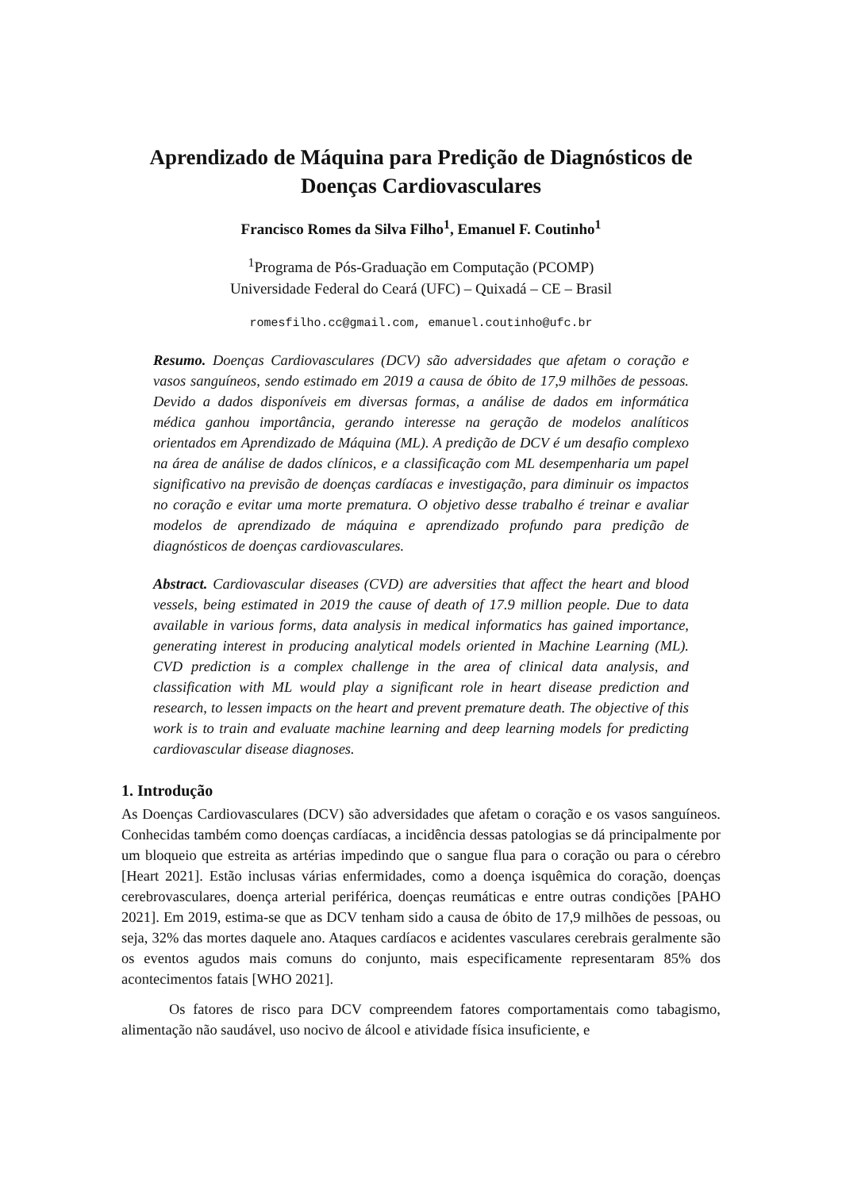Aprendizado de Máquina para Predição de Diagnósticos de Doenças Cardiovasculares
Francisco Romes da Silva Filho<sup>1</sup>, Emanuel F. Coutinho<sup>1</sup>
<sup>1</sup> Programa de Pós-Graduação em Computação (PCOMP)
Universidade Federal do Ceará (UFC) – Quixadá – CE – Brasil
romesfilho.cc@gmail.com, emanuel.coutinho@ufc.br
Resumo. Doenças Cardiovasculares (DCV) são adversidades que afetam o coração e vasos sanguíneos, sendo estimado em 2019 a causa de óbito de 17,9 milhões de pessoas. Devido a dados disponíveis em diversas formas, a análise de dados em informática médica ganhou importância, gerando interesse na geração de modelos analíticos orientados em Aprendizado de Máquina (ML). A predição de DCV é um desafio complexo na área de análise de dados clínicos, e a classificação com ML desempenharia um papel significativo na previsão de doenças cardíacas e investigação, para diminuir os impactos no coração e evitar uma morte prematura. O objetivo desse trabalho é treinar e avaliar modelos de aprendizado de máquina e aprendizado profundo para predição de diagnósticos de doenças cardiovasculares.
Abstract. Cardiovascular diseases (CVD) are adversities that affect the heart and blood vessels, being estimated in 2019 the cause of death of 17.9 million people. Due to data available in various forms, data analysis in medical informatics has gained importance, generating interest in producing analytical models oriented in Machine Learning (ML). CVD prediction is a complex challenge in the area of clinical data analysis, and classification with ML would play a significant role in heart disease prediction and research, to lessen impacts on the heart and prevent premature death. The objective of this work is to train and evaluate machine learning and deep learning models for predicting cardiovascular disease diagnoses.
1. Introdução
As Doenças Cardiovasculares (DCV) são adversidades que afetam o coração e os vasos sanguíneos. Conhecidas também como doenças cardíacas, a incidência dessas patologias se dá principalmente por um bloqueio que estreita as artérias impedindo que o sangue flua para o coração ou para o cérebro [Heart 2021]. Estão inclusas várias enfermidades, como a doença isquêmica do coração, doenças cerebrovasculares, doença arterial periférica, doenças reumáticas e entre outras condições [PAHO 2021]. Em 2019, estima-se que as DCV tenham sido a causa de óbito de 17,9 milhões de pessoas, ou seja, 32% das mortes daquele ano. Ataques cardíacos e acidentes vasculares cerebrais geralmente são os eventos agudos mais comuns do conjunto, mais especificamente representaram 85% dos acontecimentos fatais [WHO 2021].
Os fatores de risco para DCV compreendem fatores comportamentais como tabagismo, alimentação não saudável, uso nocivo de álcool e atividade física insuficiente, e